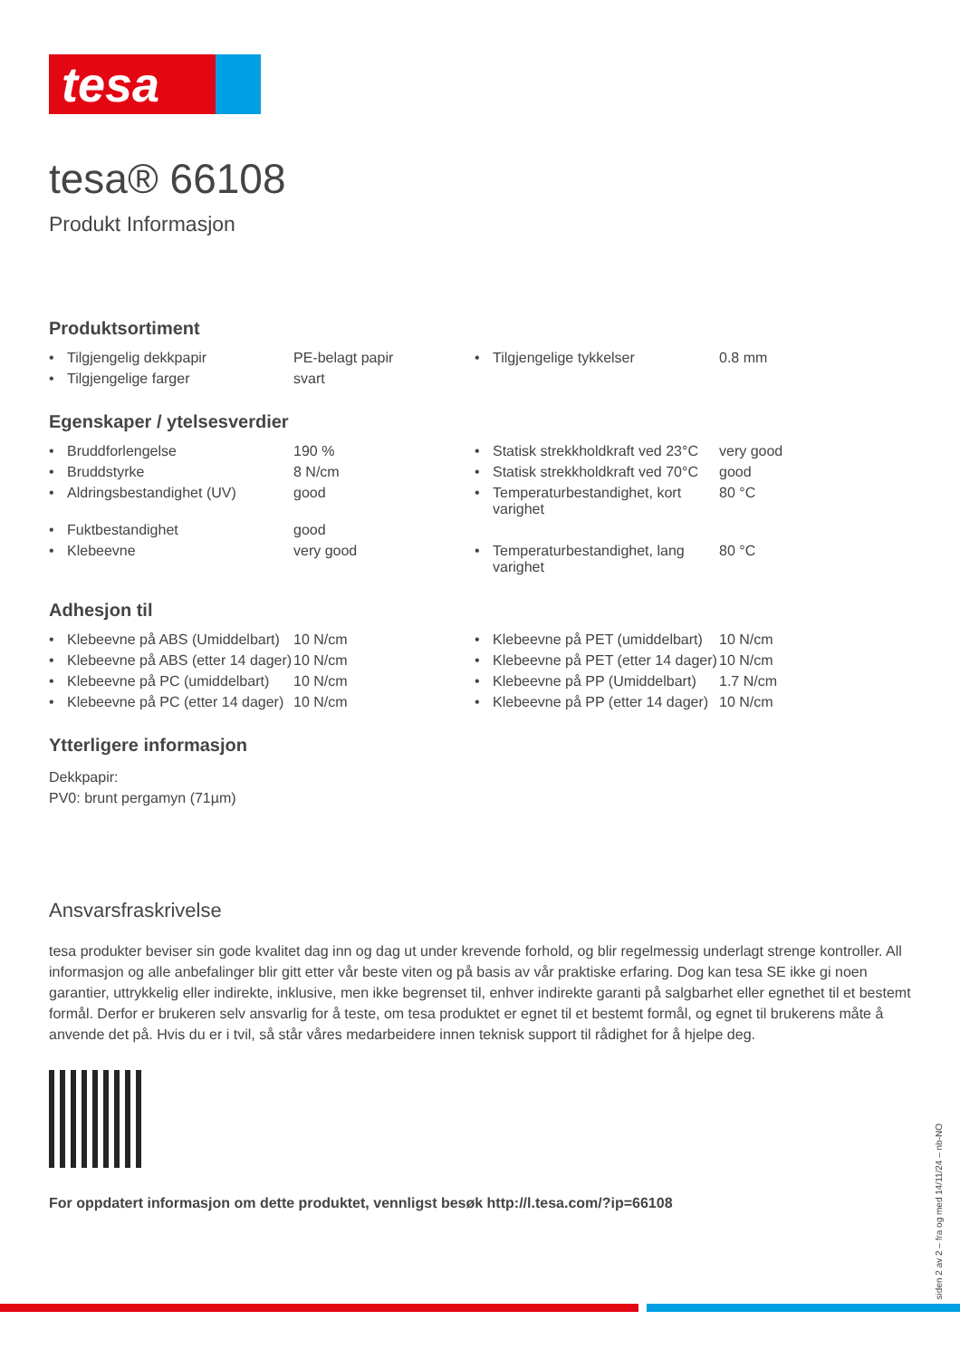tesa
tesa® 66108
Produkt Informasjon
Produktsortiment
| • | Tilgjengelig dekkpapir | PE-belagt papir | • | Tilgjengelige tykkelser | 0.8 mm |
| • | Tilgjengelige farger | svart | | | |
Egenskaper / ytelsesverdier
| • | Bruddforlengelse | 190 % | • | Statisk strekkholdkraft ved 23°C | very good |
| • | Bruddstyrke | 8 N/cm | • | Statisk strekkholdkraft ved 70°C | good |
| • | Aldringsbestandighet (UV) | good | • | Temperaturbestandighet, kort varighet | 80 °C |
| • | Fuktbestandighet | good | | | |
| • | Klebeevne | very good | • | Temperaturbestandighet, lang varighet | 80 °C |
Adhesjon til
| • | Klebeevne på ABS (Umiddelbart) | 10 N/cm | • | Klebeevne på PET (umiddelbart) | 10 N/cm |
| • | Klebeevne på ABS (etter 14 dager) | 10 N/cm | • | Klebeevne på PET (etter 14 dager) | 10 N/cm |
| • | Klebeevne på PC (umiddelbart) | 10 N/cm | • | Klebeevne på PP (Umiddelbart) | 1.7 N/cm |
| • | Klebeevne på PC (etter 14 dager) | 10 N/cm | • | Klebeevne på PP (etter 14 dager) | 10 N/cm |
Ytterligere informasjon
Dekkpapir:
PV0: brunt pergamyn (71µm)
Ansvarsfraskrivelse
tesa produkter beviser sin gode kvalitet dag inn og dag ut under krevende forhold, og blir regelmessig underlagt strenge kontroller. All informasjon og alle anbefalinger blir gitt etter vår beste viten og på basis av vår praktiske erfaring. Dog kan tesa SE ikke gi noen garantier, uttrykkelig eller indirekte, inklusive, men ikke begrenset til, enhver indirekte garanti på salgbarhet eller egnethet til et bestemt formål. Derfor er brukeren selv ansvarlig for å teste, om tesa produktet er egnet til et bestemt formål, og egnet til brukerens måte å anvende det på. Hvis du er i tvil, så står våres medarbeidere innen teknisk support til rådighet for å hjelpe deg.
For oppdatert informasjon om dette produktet, vennligst besøk http://l.tesa.com/?ip=66108
siden 2 av 2 – fra og med 14/11/24 – nb-NO